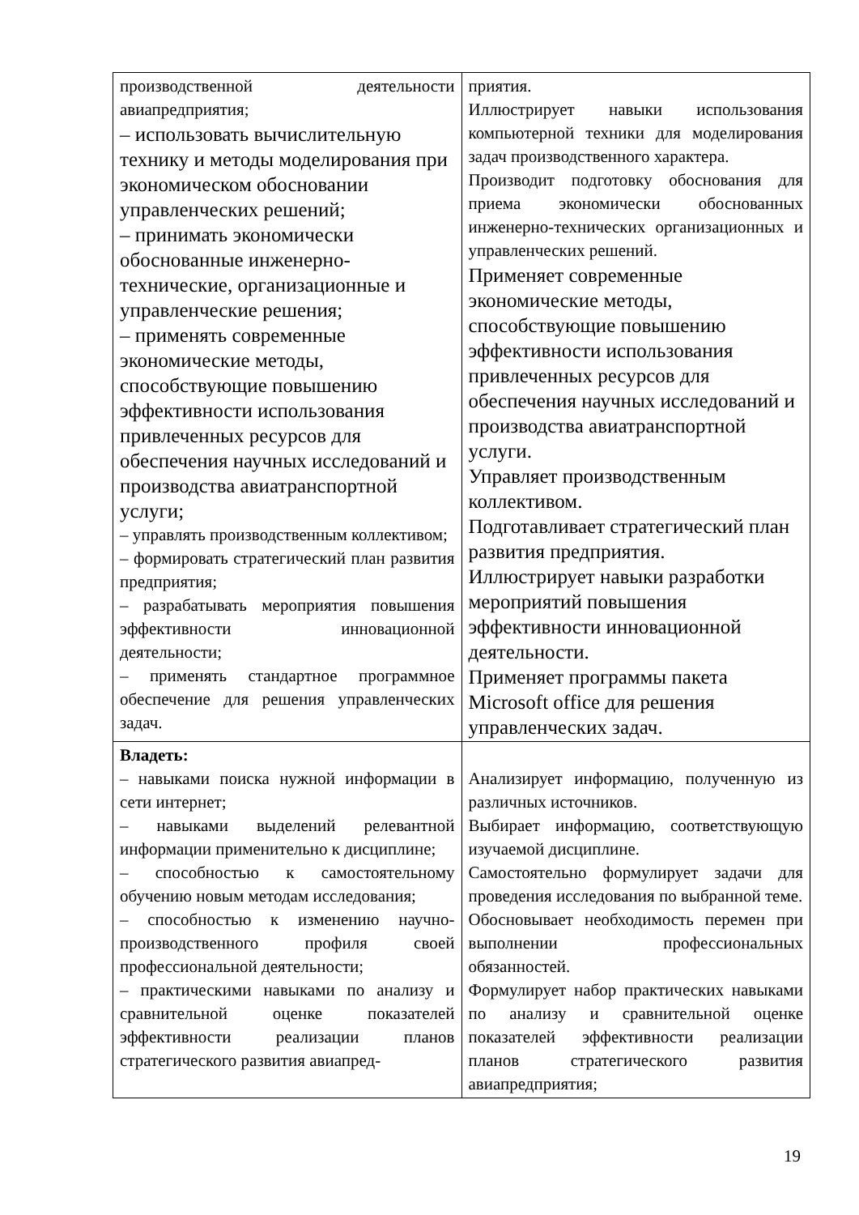| производственной деятельности авиапредприятия; – использовать вычислительную технику и методы моделирования при экономическом обосновании управленческих решений; – принимать экономически обоснованные инженерно-технические, организационные и управленческие решения; – применять современные экономические методы, способствующие повышению эффективности использования привлеченных ресурсов для обеспечения научных исследований и производства авиатранспортной услуги; – управлять производственным коллективом; – формировать стратегический план развития предприятия; – разрабатывать мероприятия повышения эффективности инновационной деятельности; – применять стандартное программное обеспечение для решения управленческих задач. | приятия. Иллюстрирует навыки использования компьютерной техники для моделирования задач производственного характера. Производит подготовку обоснования для приема экономически обоснованных инженерно-технических организационных и управленческих решений. Применяет современные экономические методы, способствующие повышению эффективности использования привлеченных ресурсов для обеспечения научных исследований и производства авиатранспортной услуги. Управляет производственным коллективом. Подготавливает стратегический план развития предприятия. Иллюстрирует навыки разработки мероприятий повышения эффективности инновационной деятельности. Применяет программы пакета Microsoft office для решения управленческих задач. |
| Владеть: – навыками поиска нужной информации в сети интернет; – навыками выделений релевантной информации применительно к дисциплине; – способностью к самостоятельному обучению новым методам исследования; – способностью к изменению научно-производственного профиля своей профессиональной деятельности; – практическими навыками по анализу и сравнительной оценке показателей эффективности реализации планов стратегического развития авиапред- | Анализирует информацию, полученную из различных источников. Выбирает информацию, соответствующую изучаемой дисциплине. Самостоятельно формулирует задачи для проведения исследования по выбранной теме. Обосновывает необходимость перемен при выполнении профессиональных обязанностей. Формулирует набор практических навыками по анализу и сравнительной оценке показателей эффективности реализации планов стратегического развития авиапредприятия; |
19